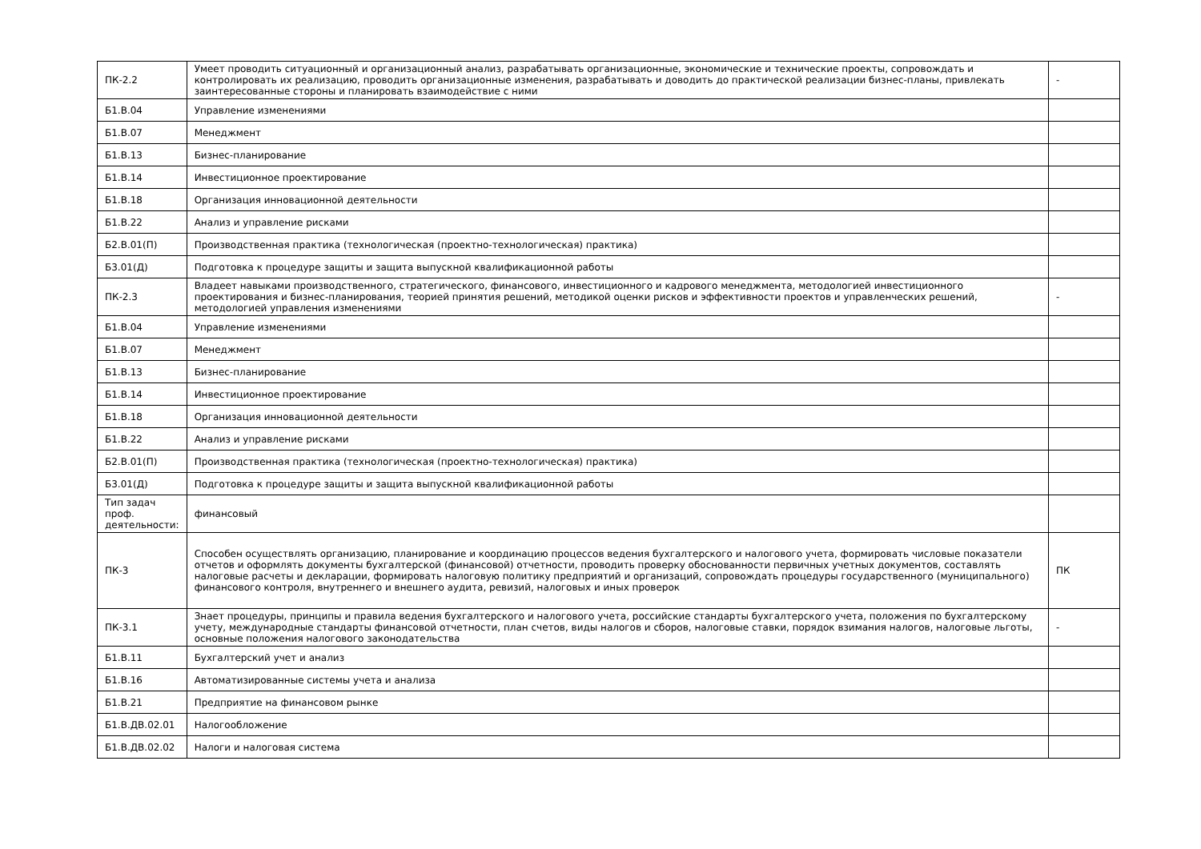| ПК-2.2 | Умеет проводить ситуационный и организационный анализ, разрабатывать организационные, экономические и технические проекты, сопровождать и контролировать их реализацию, проводить организационные изменения, разрабатывать и доводить до практической реализации бизнес-планы, привлекать заинтересованные стороны и планировать взаимодействие с ними | - |
| Б1.В.04 | Управление изменениями | |
| Б1.В.07 | Менеджмент | |
| Б1.В.13 | Бизнес-планирование | |
| Б1.В.14 | Инвестиционное проектирование | |
| Б1.В.18 | Организация инновационной деятельности | |
| Б1.В.22 | Анализ и управление рисками | |
| Б2.В.01(П) | Производственная практика (технологическая (проектно-технологическая) практика) | |
| Б3.01(Д) | Подготовка к процедуре защиты и защита выпускной квалификационной работы | |
| ПК-2.3 | Владеет навыками производственного, стратегического, финансового, инвестиционного и кадрового менеджмента, методологией инвестиционного проектирования и бизнес-планирования, теорией принятия решений, методикой оценки рисков и эффективности проектов и управленческих решений, методологией управления изменениями | - |
| Б1.В.04 | Управление изменениями | |
| Б1.В.07 | Менеджмент | |
| Б1.В.13 | Бизнес-планирование | |
| Б1.В.14 | Инвестиционное проектирование | |
| Б1.В.18 | Организация инновационной деятельности | |
| Б1.В.22 | Анализ и управление рисками | |
| Б2.В.01(П) | Производственная практика (технологическая (проектно-технологическая) практика) | |
| Б3.01(Д) | Подготовка к процедуре защиты и защита выпускной квалификационной работы | |
| Тип задач проф. деятельности: | финансовый | |
| ПК-3 | Способен осуществлять организацию, планирование и координацию процессов ведения бухгалтерского и налогового учета, формировать числовые показатели отчетов и оформлять документы бухгалтерской (финансовой) отчетности, проводить проверку обоснованности первичных учетных документов, составлять налоговые расчеты и декларации, формировать налоговую политику предприятий и организаций, сопровождать процедуры государственного (муниципального) финансового контроля, внутреннего и внешнего аудита, ревизий, налоговых и иных проверок | ПК |
| ПК-3.1 | Знает процедуры, принципы и правила ведения бухгалтерского и налогового учета, российские стандарты бухгалтерского учета, положения по бухгалтерскому учету, международные стандарты финансовой отчетности, план счетов, виды налогов и сборов, налоговые ставки, порядок взимания налогов, налоговые льготы, основные положения налогового законодательства | - |
| Б1.В.11 | Бухгалтерский учет и анализ | |
| Б1.В.16 | Автоматизированные системы учета и анализа | |
| Б1.В.21 | Предприятие на финансовом рынке | |
| Б1.В.ДВ.02.01 | Налогообложение | |
| Б1.В.ДВ.02.02 | Налоги и налоговая система | |